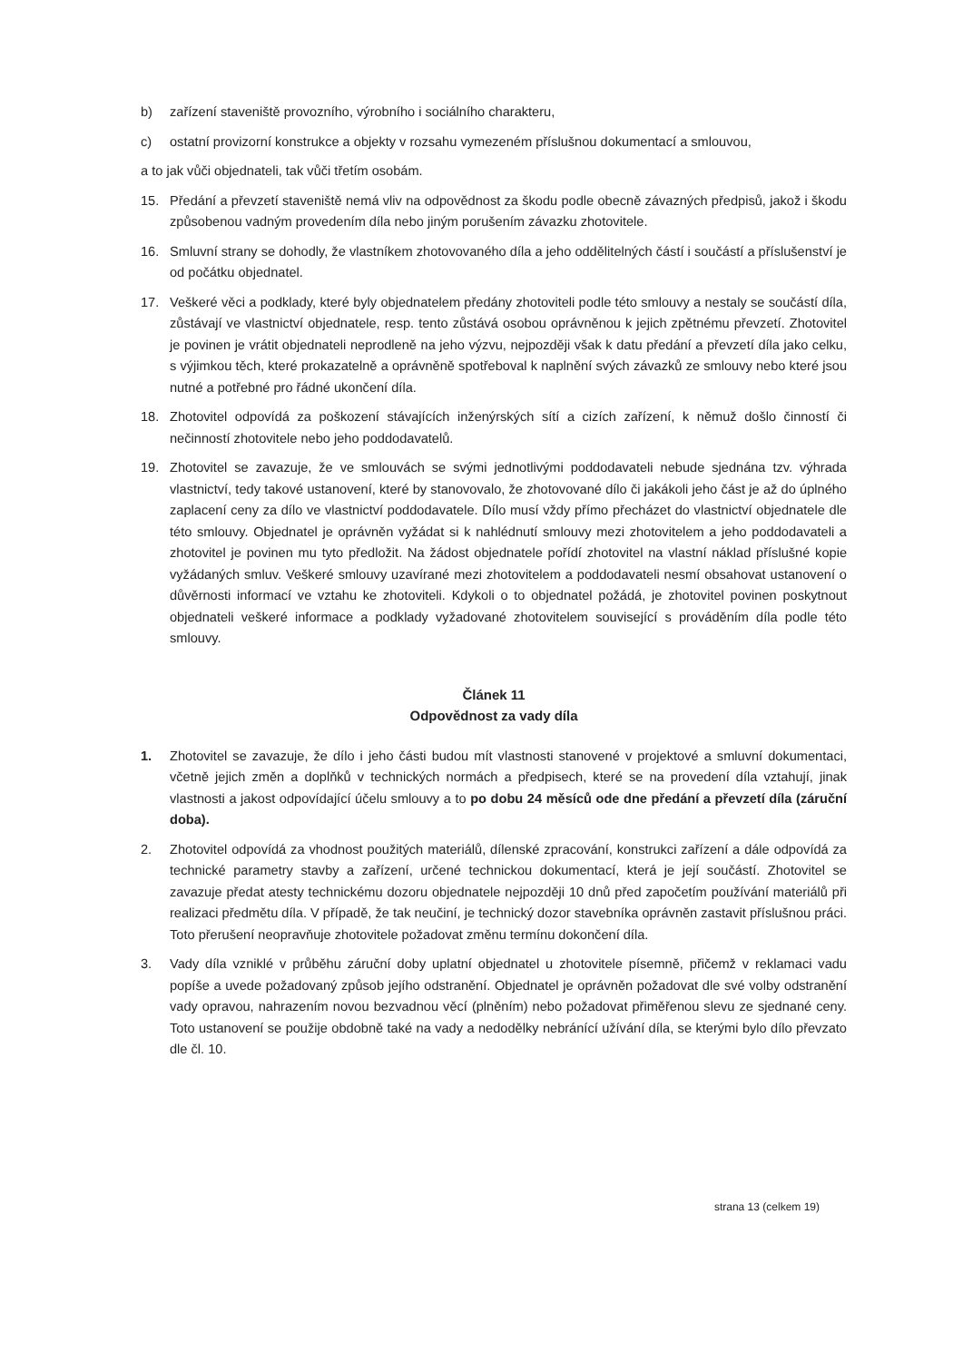b) zařízení staveniště provozního, výrobního i sociálního charakteru,
c) ostatní provizorní konstrukce a objekty v rozsahu vymezeném příslušnou dokumentací a smlouvou,
a to jak vůči objednateli, tak vůči třetím osobám.
15. Předání a převzetí staveniště nemá vliv na odpovědnost za škodu podle obecně závazných předpisů, jakož i škodu způsobenou vadným provedením díla nebo jiným porušením závazku zhotovitele.
16. Smluvní strany se dohodly, že vlastníkem zhotovovaného díla a jeho oddělitelných částí i součástí a příslušenství je od počátku objednatel.
17. Veškeré věci a podklady, které byly objednatelem předány zhotoviteli podle této smlouvy a nestaly se součástí díla, zůstávají ve vlastnictví objednatele, resp. tento zůstává osobou oprávněnou k jejich zpětnému převzetí. Zhotovitel je povinen je vrátit objednateli neprodleně na jeho výzvu, nejpozději však k datu předání a převzetí díla jako celku, s výjimkou těch, které prokazatelně a oprávněně spotřeboval k naplnění svých závazků ze smlouvy nebo které jsou nutné a potřebné pro řádné ukončení díla.
18. Zhotovitel odpovídá za poškození stávajících inženýrských sítí a cizích zařízení, k němuž došlo činností či nečinností zhotovitele nebo jeho poddodavatelů.
19. Zhotovitel se zavazuje, že ve smlouvách se svými jednotlivými poddodavateli nebude sjednána tzv. výhrada vlastnictví, tedy takové ustanovení, které by stanovovalo, že zhotovované dílo či jakákoli jeho část je až do úplného zaplacení ceny za dílo ve vlastnictví poddodavatele. Dílo musí vždy přímo přecházet do vlastnictví objednatele dle této smlouvy. Objednatel je oprávněn vyžádat si k nahlédnutí smlouvy mezi zhotovitelem a jeho poddodavateli a zhotovitel je povinen mu tyto předložit. Na žádost objednatele pořídí zhotovitel na vlastní náklad příslušné kopie vyžádaných smluv. Veškeré smlouvy uzavírané mezi zhotovitelem a poddodavateli nesmí obsahovat ustanovení o důvěrnosti informací ve vztahu ke zhotoviteli. Kdykoli o to objednatel požádá, je zhotovitel povinen poskytnout objednateli veškeré informace a podklady vyžadované zhotovitelem související s prováděním díla podle této smlouvy.
Článek 11
Odpovědnost za vady díla
1. Zhotovitel se zavazuje, že dílo i jeho části budou mít vlastnosti stanovené v projektové a smluvní dokumentaci, včetně jejich změn a doplňků v technických normách a předpisech, které se na provedení díla vztahují, jinak vlastnosti a jakost odpovídající účelu smlouvy a to po dobu 24 měsíců ode dne předání a převzetí díla (záruční doba).
2. Zhotovitel odpovídá za vhodnost použitých materiálů, dílenské zpracování, konstrukci zařízení a dále odpovídá za technické parametry stavby a zařízení, určené technickou dokumentací, která je její součástí. Zhotovitel se zavazuje předat atesty technickému dozoru objednatele nejpozději 10 dnů před započetím používání materiálů při realizaci předmětu díla. V případě, že tak neučiní, je technický dozor stavebníka oprávněn zastavit příslušnou práci. Toto přerušení neopravňuje zhotovitele požadovat změnu termínu dokončení díla.
3. Vady díla vzniklé v průběhu záruční doby uplatní objednatel u zhotovitele písemně, přičemž v reklamaci vadu popíše a uvede požadovaný způsob jejího odstranění. Objednatel je oprávněn požadovat dle své volby odstranění vady opravou, nahrazením novou bezvadnou věcí (plněním) nebo požadovat přiměřenou slevu ze sjednané ceny. Toto ustanovení se použije obdobně také na vady a nedodělky nebránící užívání díla, se kterými bylo dílo převzato dle čl. 10.
strana 13 (celkem 19)